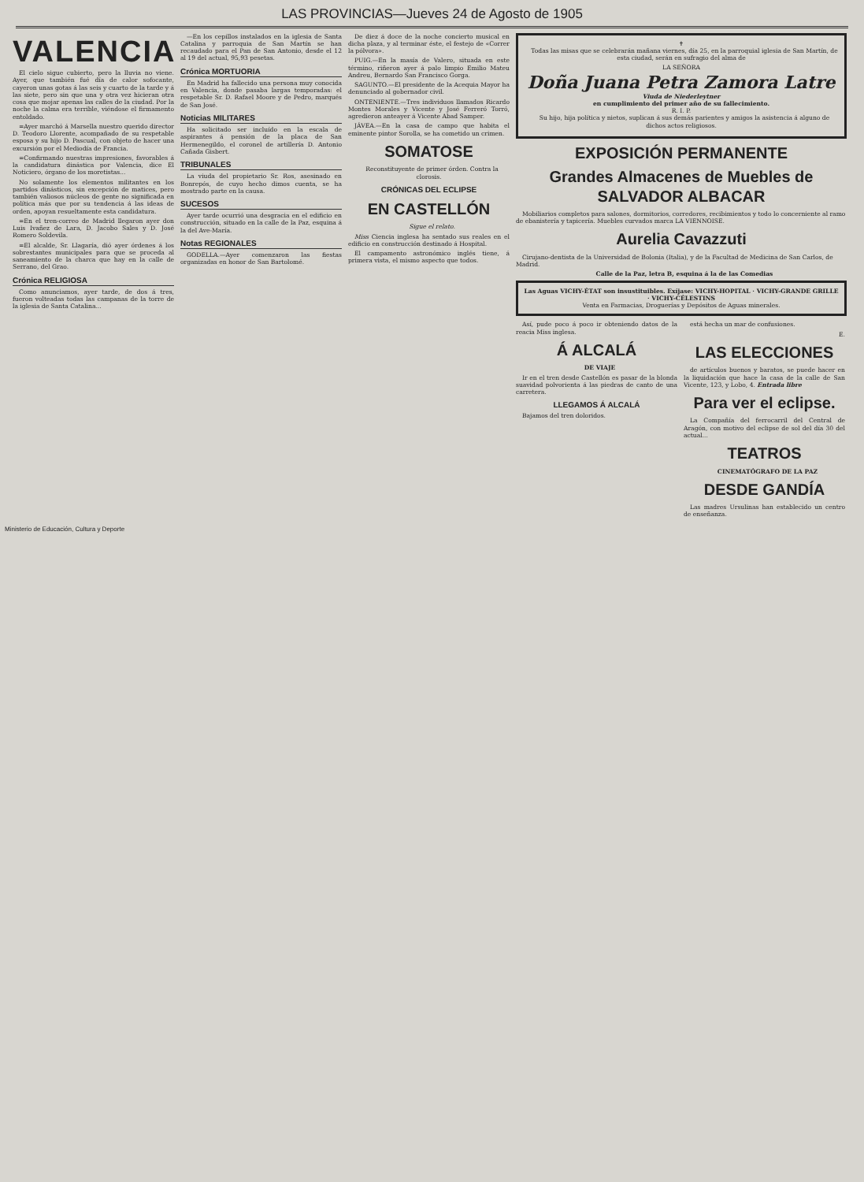LAS PROVINCIAS—Jueves 24 de Agosto de 1905
VALENCIA
El cielo sigue cubierto, pero la lluvia no viene. Ayer, que también fué día de calor sofocante, cayeron unas gotas á las seis y cuarto de la tarde y á las siete, pero sin que una y otra vez hicieran otra cosa que mojar apenas las calles de la ciudad. Por la noche la calma era terrible, viéndose el firmamento entoldado.
=Ayer marchó á Marsella nuestro querido director D. Teodoro Llorente, acompañado de su respetable esposa y su hijo D. Pascual, con objeto de hacer una excursión por el Mediodía de Francia.
=Confirmando nuestras impresiones, favorables á la candidatura dinástica por Valencia, dice El Noticiero, órgano de los moretistas...
No solamente los elementos militantes en los partidos dinásticos, sin excepción de matices, pero también valiosos núcleos de gente no significada en política más que por su tendencia á las ideas de orden, apoyan resueltamente esta candidatura.
=En el tren-correo de Madrid llegaron ayer don Luis Ivañez de Lara, D. Jacobo Sales y D. José Romero Soldevila.
=El alcalde, Sr. Llagaría, dió ayer órdenes á los sobrestantes municipales para que se proceda al saneamiento de la charca que hay en la calle de Serrano, del Grao.
Crónica RELIGIOSA
Como anunciamos, ayer tarde, de dos á tres, fueron volteadas todas las campanas de la torre de la iglesia de Santa Catalina...
—En los cepillos instalados en la iglesia de Santa Catalina y parroquia de San Martín se han recaudado para el Pan de San Antonio, desde el 12 al 19 del actual, 95,93 pesetas.
Crónica MORTUORIA
En Madrid ha fallecido una persona muy conocida en Valencia, donde pasaba largas temporadas: el respetable Sr. D. Rafael Moore y de Pedro, marqués de San José.
Noticias MILITARES
Ha solicitado ser incluído en la escala de aspirantes á pensión de la placa de San Hermenegildo, el coronel de artillería D. Antonio Cañada Gisbert.
TRIBUNALES
La viuda del propietario Sr. Ros, asesinado en Bonrepós, de cuyo hecho dimos cuenta, se ha mostrado parte en la causa.
SUCESOS
Ayer tarde ocurrió una desgracia en el edificio en construcción, situado en la calle de la Paz, esquina á la del Ave-María.
Notas REGIONALES
GODELLA.—Ayer comenzaron las fiestas organizadas en honor de San Bartolomé.
De diez á doce de la noche concierto musical en dicha plaza, y al terminar éste, el festejo de «Correr la pólvora».
PUIG.—En la masía de Valero, situada en este término, riñeron ayer á palo limpio Emilio Mateu Andreu, Bernardo San Francisco Gorga.
SAGUNTO.—El presidente de la Acequia Mayor ha denunciado al gobernador civil.
ONTENIENTE.—Tres individuos llamados Ricardo Montes Morales y Vicente y José Ferreró Torró, agredieron anteayer á Vicente Abad Samper.
JÁVEA.—En la casa de campo que habita el eminente pintor Sorolla, se ha cometido un crimen.
SOMATOSE
Reconstituyente de primer órden. Contra la clorosis.
CRÓNICAS DEL ECLIPSE
EN CASTELLÓN
Sigue el relato.
Miss Ciencia inglesa ha sentado sus reales en el edificio en construcción destinado á Hospital.
El campamento astronómico inglés tiene, á primera vista, el mismo aspecto que todos.
✝
Todas las misas que se celebrarán mañana viernes, día 25, en la parroquial iglesia de San Martín, de esta ciudad, serán en sufragio del alma de
LA SEÑORA
Doña Juana Petra Zamora Latre
Viuda de Niederleytner
en cumplimiento del primer año de su fallecimiento.
R. I. P.
Su hijo, hija política y nietos, suplican á sus demás parientes y amigos la asistencia á alguno de dichos actos religiosos.
EXPOSICIÓN PERMANENTE
Grandes Almacenes de Muebles de SALVADOR ALBACAR
Mobiliarios completos para salones, dormitorios, corredores, recibimientos y todo lo concerniente al ramo de ebanistería y tapicería. Muebles curvados marca LA VIENNOISE.
Aurelia Cavazzuti
Cirujano-dentista de la Universidad de Bolonia (Italia), y de la Facultad de Medicina de San Carlos, de Madrid.
Calle de la Paz, letra B, esquina á la de las Comedias
Las Aguas VICHY-ÉTAT son insustituibles. Exíjase: VICHY-HOPITAL · VICHY-GRANDE GRILLE · VICHY-CÉLESTINS
Venta en Farmacias, Droguerías y Depósitos de Aguas minerales.
Así, pude poco á poco ir obteniendo datos de la reacia Miss inglesa.
Á ALCALÁ
DE VIAJE
Ir en el tren desde Castellón es pasar de la blonda suavidad polvorienta á las piedras de canto de una carretera.
LLEGAMOS Á ALCALÁ
Bajamos del tren doloridos.
está hecha un mar de confusiones.
E.
LAS ELECCIONES
de artículos buenos y baratos, se puede hacer en la liquidación que hace la casa de la calle de San Vicente, 123, y Lobo, 4. Entrada libre
Para ver el eclipse.
La Compañía del ferrocarril del Central de Aragón, con motivo del eclipse de sol del día 30 del actual...
TEATROS
CINEMATÓGRAFO DE LA PAZ
DESDE GANDÍA
Las madres Ursulinas han establecido un centro de enseñanza.
Ministerio de Educación, Cultura y Deporte